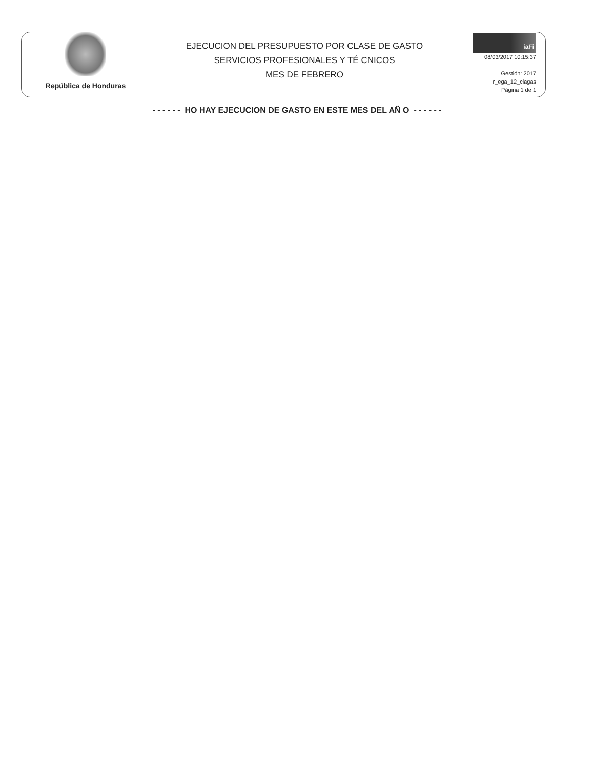República de Honduras
EJECUCION DEL PRESUPUESTO POR CLASE DE GASTO
SERVICIOS PROFESIONALES Y TÉ CNICOS
MES DE FEBRERO
iaFi
08/03/2017 10:15:37
Gestión: 2017
r_ega_12_clagas
Página 1 de 1
- - - - - - HO HAY EJECUCION DE GASTO EN ESTE MES DEL AÑ O - - - - - -